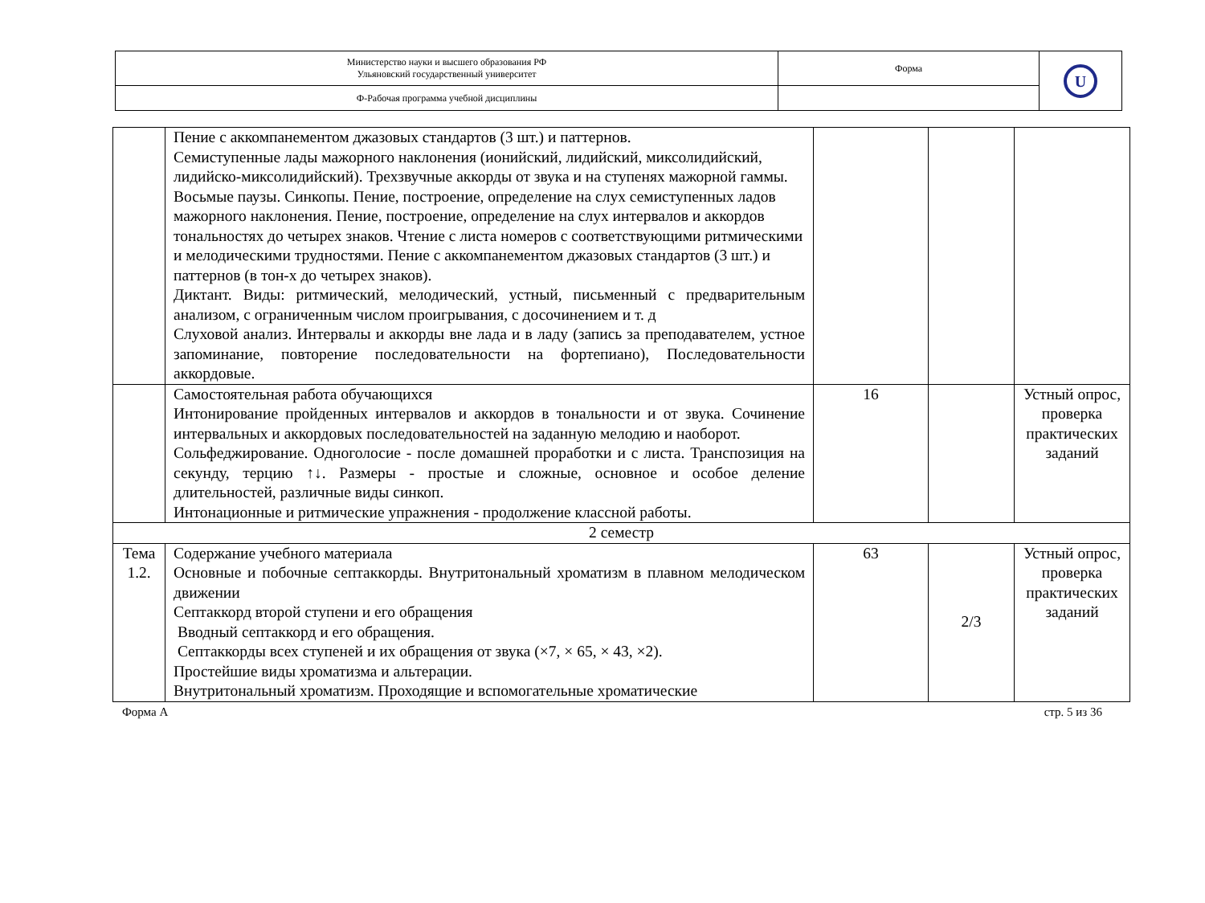| Министерство науки и высшего образования РФ Ульяновский государственный университет | Форма | U |
| Ф-Рабочая программа учебной дисциплины | | |
| | Пение с аккомпанементом джазовых стандартов (3 шт.) и паттернов. Семиступенные лады мажорного наклонения (ионийский, лидийский, миксолидийский, лидийско-миксолидийский). Трехзвучные аккорды от звука и на ступенях мажорной гаммы. Восьмые паузы. Синкопы. Пение, построение, определение на слух семиступенных ладов мажорного наклонения. Пение, построение, определение на слух интервалов и аккордов тональностях до четырех знаков. Чтение с листа номеров с соответствующими ритмическими и мелодическими трудностями. Пение с аккомпанементом джазовых стандартов (3 шт.) и паттернов (в тон-х до четырех знаков). Диктант. Виды: ритмический, мелодический, устный, письменный с предварительным анализом, с ограниченным числом проигрывания, с досочинением и т. д Слуховой анализ. Интервалы и аккорды вне лада и в ладу (запись за преподавателем, устное запоминание, повторение последовательности на фортепиано), Последовательности аккордовые. | | | |
| | Самостоятельная работа обучающихся Интонирование пройденных интервалов и аккордов в тональности и от звука. Сочинение интервальных и аккордовых последовательностей на заданную мелодию и наоборот. Сольфеджирование. Одноголосие - после домашней проработки и с листа. Транспозиция на секунду, терцию ↑↓. Размеры - простые и сложные, основное и особое деление длительностей, различные виды синкоп. Интонационные и ритмические упражнения - продолжение классной работы. | 16 | | Устный опрос, проверка практических заданий |
| 2 семестр | | | | |
| Тема 1.2. | Содержание учебного материала Основные и побочные септаккорды. Внутритональный хроматизм в плавном мелодическом движении Септаккорд второй ступени и его обращения Вводный септаккорд и его обращения. Септаккорды всех ступеней и их обращения от звука (×7, × 65, × 43, ×2). Простейшие виды хроматизма и альтерации. Внутритональный хроматизм. Проходящие и вспомогательные хроматические | 63 | 2/3 | Устный опрос, проверка практических заданий |
Форма А стр. 5 из 36